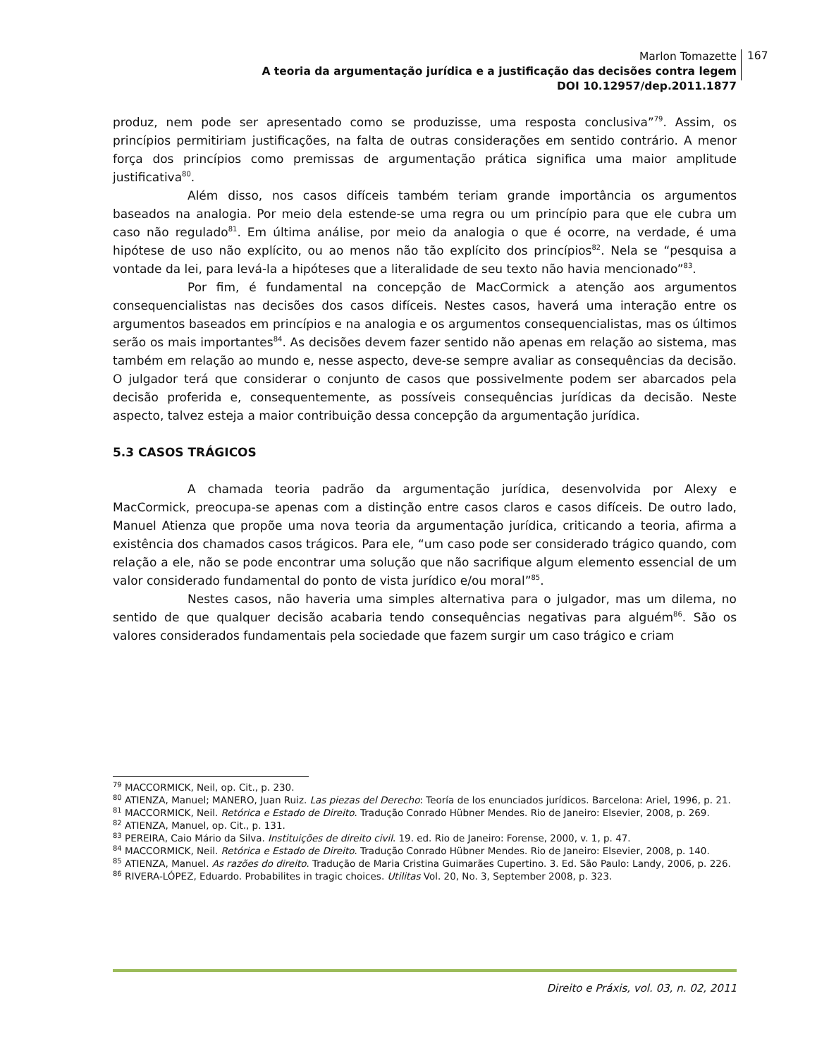Marlon Tomazette
A teoria da argumentação jurídica e a justificação das decisões contra legem
DOI 10.12957/dep.2011.1877
167
produz, nem pode ser apresentado como se produzisse, uma resposta conclusiva”<sup>79</sup>. Assim, os princípios permitiriam justificações, na falta de outras considerações em sentido contrário. A menor força dos princípios como premissas de argumentação prática significa uma maior amplitude justificativa<sup>80</sup>.
Além disso, nos casos difíceis também teriam grande importância os argumentos baseados na analogia. Por meio dela estende-se uma regra ou um princípio para que ele cubra um caso não regulado<sup>81</sup>. Em última análise, por meio da analogia o que é ocorre, na verdade, é uma hipótese de uso não explícito, ou ao menos não tão explícito dos princípios<sup>82</sup>. Nela se “pesquisa a vontade da lei, para levá-la a hipóteses que a literalidade de seu texto não havia mencionado”<sup>83</sup>.
Por fim, é fundamental na concepção de MacCormick a atenção aos argumentos consequencialistas nas decisões dos casos difíceis. Nestes casos, haverá uma interação entre os argumentos baseados em princípios e na analogia e os argumentos consequencialistas, mas os últimos serão os mais importantes<sup>84</sup>. As decisões devem fazer sentido não apenas em relação ao sistema, mas também em relação ao mundo e, nesse aspecto, deve-se sempre avaliar as consequências da decisão. O julgador terá que considerar o conjunto de casos que possivelmente podem ser abarcados pela decisão proferida e, consequentemente, as possíveis consequências jurídicas da decisão. Neste aspecto, talvez esteja a maior contribuição dessa concepção da argumentação jurídica.
5.3 CASOS TRÁGICOS
A chamada teoria padrão da argumentação jurídica, desenvolvida por Alexy e MacCormick, preocupa-se apenas com a distinção entre casos claros e casos difíceis. De outro lado, Manuel Atienza que propõe uma nova teoria da argumentação jurídica, criticando a teoria, afirma a existência dos chamados casos trágicos. Para ele, “um caso pode ser considerado trágico quando, com relação a ele, não se pode encontrar uma solução que não sacrifique algum elemento essencial de um valor considerado fundamental do ponto de vista jurídico e/ou moral”<sup>85</sup>.
Nestes casos, não haveria uma simples alternativa para o julgador, mas um dilema, no sentido de que qualquer decisão acabaria tendo consequências negativas para alguém<sup>86</sup>. São os valores considerados fundamentais pela sociedade que fazem surgir um caso trágico e criam
<sup>79</sup> MACCORMICK, Neil, op. Cit., p. 230.
<sup>80</sup> ATIENZA, Manuel; MANERO, Juan Ruiz. Las piezas del Derecho: Teoría de los enunciados jurídicos. Barcelona: Ariel, 1996, p. 21.
<sup>81</sup> MACCORMICK, Neil. Retórica e Estado de Direito. Tradução Conrado Hübner Mendes. Rio de Janeiro: Elsevier, 2008, p. 269.
<sup>82</sup> ATIENZA, Manuel, op. Cit., p. 131.
<sup>83</sup> PEREIRA, Caio Mário da Silva. Instituições de direito civil. 19. ed. Rio de Janeiro: Forense, 2000, v. 1, p. 47.
<sup>84</sup> MACCORMICK, Neil. Retórica e Estado de Direito. Tradução Conrado Hübner Mendes. Rio de Janeiro: Elsevier, 2008, p. 140.
<sup>85</sup> ATIENZA, Manuel. As razões do direito. Tradução de Maria Cristina Guimarães Cupertino. 3. Ed. São Paulo: Landy, 2006, p. 226.
<sup>86</sup> RIVERA-LÓPEZ, Eduardo. Probabilites in tragic choices. Utilitas Vol. 20, No. 3, September 2008, p. 323.
Direito e Práxis, vol. 03, n. 02, 2011